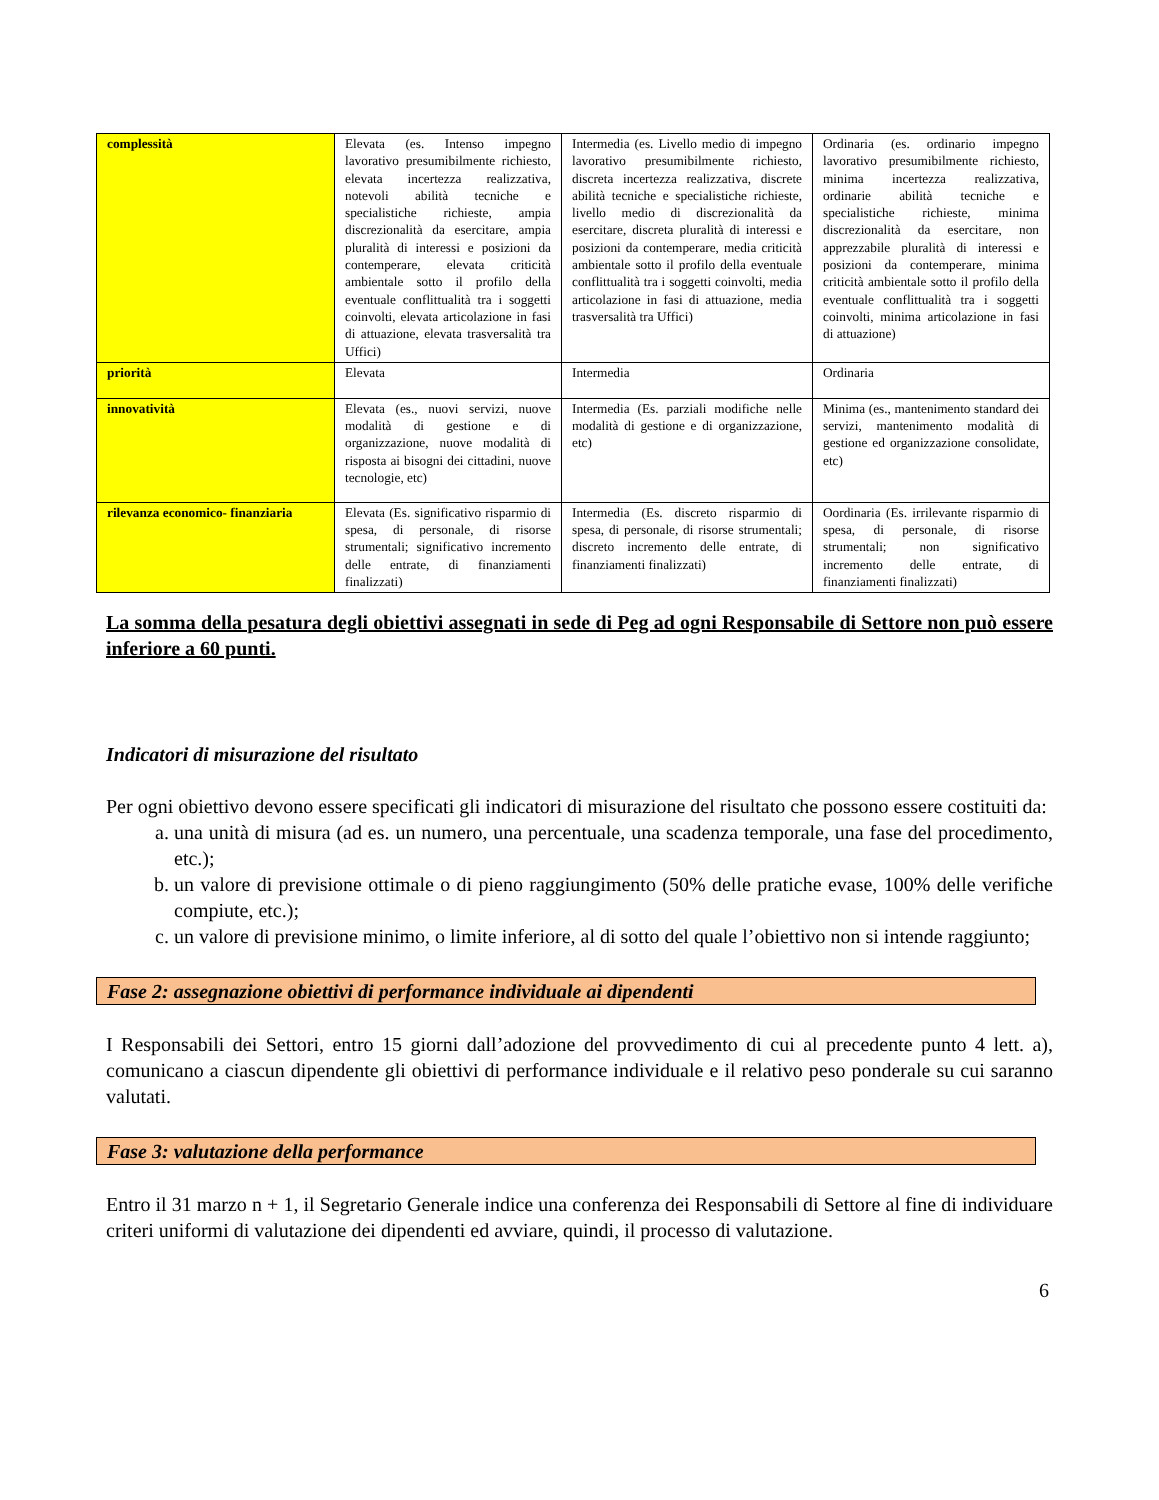| complessità | Elevata (es. Intenso impegno lavorativo presumibilmente richiesto, elevata incertezza realizzativa, notevoli abilità tecniche e specialistiche richieste, ampia discrezionalità da esercitare, ampia pluralità di interessi e posizioni da contemperare, elevata criticità ambientale sotto il profilo della eventuale conflittualità tra i soggetti coinvolti, elevata articolazione in fasi di attuazione, elevata trasversalità tra Uffici) | Intermedia (es. Livello medio di impegno lavorativo presumibilmente richiesto, discreta incertezza realizzativa, discrete abilità tecniche e specialistiche richieste, livello medio di discrezionalità da esercitare, discreta pluralità di interessi e posizioni da contemperare, media criticità ambientale sotto il profilo della eventuale conflittualità tra i soggetti coinvolti, media articolazione in fasi di attuazione, media trasversalità tra Uffici) | Ordinaria (es. ordinario impegno lavorativo presumibilmente richiesto, minima incertezza realizzativa, ordinarie abilità tecniche e specialistiche richieste, minima discrezionalità da esercitare, non apprezzabile pluralità di interessi e posizioni da contemperare, minima criticità ambientale sotto il profilo della eventuale conflittualità tra i soggetti coinvolti, minima articolazione in fasi di attuazione) |
| priorità | Elevata | Intermedia | Ordinaria |
| innovatività | Elevata (es., nuovi servizi, nuove modalità di gestione e di organizzazione, nuove modalità di risposta ai bisogni dei cittadini, nuove tecnologie, etc) | Intermedia (Es. parziali modifiche nelle modalità di gestione e di organizzazione, etc) | Minima (es., mantenimento standard dei servizi, mantenimento modalità di gestione ed organizzazione consolidate, etc) |
| rilevanza economico- finanziaria | Elevata (Es. significativo risparmio di spesa, di personale, di risorse strumentali; significativo incremento delle entrate, di finanziamenti finalizzati) | Intermedia (Es. discreto risparmio di spesa, di personale, di risorse strumentali; discreto incremento delle entrate, di finanziamenti finalizzati) | Oordinaria (Es. irrilevante risparmio di spesa, di personale, di risorse strumentali; non significativo incremento delle entrate, di finanziamenti finalizzati) |
La somma della pesatura degli obiettivi assegnati in sede di Peg ad ogni Responsabile di Settore non può essere inferiore a 60 punti.
Indicatori di misurazione del risultato
Per ogni obiettivo devono essere specificati gli indicatori di misurazione del risultato che possono essere costituiti da:
a. una unità di misura (ad es. un numero, una percentuale, una scadenza temporale, una fase del procedimento, etc.);
b. un valore di previsione ottimale o di pieno raggiungimento (50% delle pratiche evase, 100% delle verifiche compiute, etc.);
c. un valore di previsione minimo, o limite inferiore, al di sotto del quale l’obiettivo non si intende raggiunto;
Fase 2: assegnazione obiettivi di performance individuale ai dipendenti
I Responsabili dei Settori, entro 15 giorni dall’adozione del provvedimento di cui al precedente punto 4 lett. a), comunicano a ciascun dipendente gli obiettivi di performance individuale e il relativo peso ponderale su cui saranno valutati.
Fase 3: valutazione della performance
Entro il 31 marzo n + 1, il Segretario Generale indice una conferenza dei Responsabili di Settore al fine di individuare criteri uniformi di valutazione dei dipendenti ed avviare, quindi, il processo di valutazione.
6